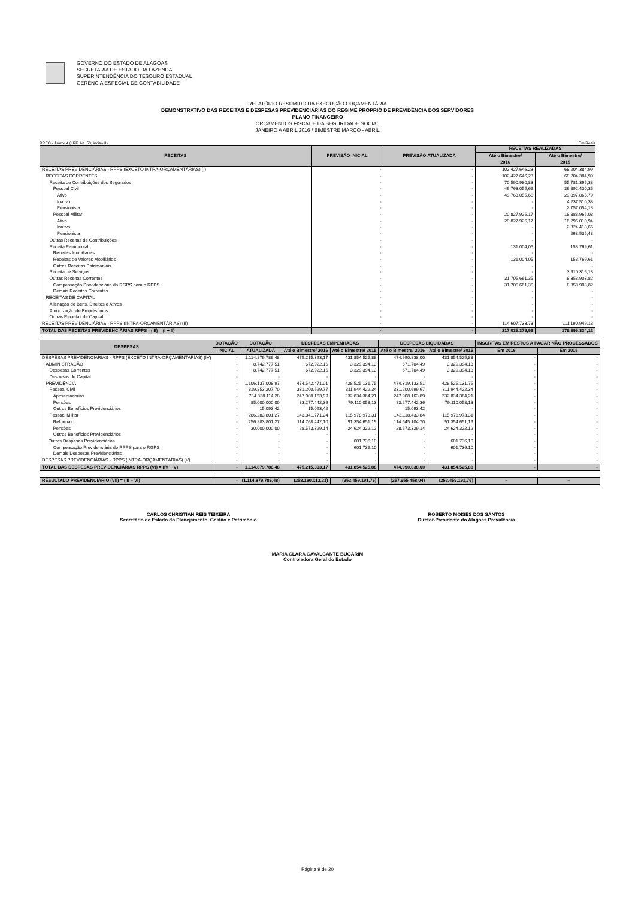GOVERNO DO ESTADO DE ALAGOAS
SECRETARIA DE ESTADO DA FAZENDA
SUPERINTENDÊNCIA DO TESOURO ESTADUAL
GERÊNCIA ESPECIAL DE CONTABILIDADE
RELATÓRIO RESUMIDO DA EXECUÇÃO ORÇAMENTÁRIA
DEMONSTRATIVO DAS RECEITAS E DESPESAS PREVIDENCIÁRIAS DO REGIME PRÓPRIO DE PREVIDÊNCIA DOS SERVIDORES
PLANO FINANCEIRO
ORÇAMENTOS FISCAL E DA SEGURIDADE SOCIAL
JANEIRO A ABRIL 2016 / BIMESTRE MARÇO - ABRIL
RREO - Anexo 4 (LRF, Art. 53, inciso II) Em Reais
| RECEITAS | PREVISÃO INICIAL | PREVISÃO ATUALIZADA | RECEITAS REALIZADAS | |
| --- | --- | --- | --- | --- |
| | | | Até o Bimestre/ | Até o Bimestre/ |
| | | | 2016 | 2015 |
| RECEITAS PREVIDENCIÁRIAS - RPPS (EXCETO INTRA-ORÇAMENTÁRIAS) (I) | - | - | 102.427.646,23 | 68.204.384,99 |
| RECEITAS CORRENTES | - | - | 102.427.646,23 | 68.204.384,99 |
| Receita de Contribuições dos Segurados | - | - | 70.590.980,83 | 55.781.395,38 |
| Pessoal Civil | - | - | 49.763.055,66 | 36.892.430,35 |
| Ativo | - | - | 49.763.055,66 | 29.897.865,79 |
| Inativo | - | - | - | 4.237.510,38 |
| Pensionista | - | - | - | 2.757.054,18 |
| Pessoal Militar | - | - | 20.827.925,17 | 18.888.965,03 |
| Ativo | - | - | 20.827.925,17 | 16.296.010,94 |
| Inativo | - | - | - | 2.324.418,66 |
| Pensionista | - | - | - | 268.535,43 |
| Outras Receitas de Contribuições | - | - | - | - |
| Receita Patrimonial | - | - | 131.004,05 | 153.769,61 |
| Receitas Imobiliárias | - | - | - | - |
| Receitas de Valores Mobiliários | - | - | 131.004,05 | 153.769,61 |
| Outras Receitas Patrimoniais | - | - | - | - |
| Receita de Serviços | - | - | - | 3.910.316,18 |
| Outras Receitas Correntes | - | - | 31.705.661,35 | 8.358.903,82 |
| Compensação Previdenciária do RGPS para o RPPS | - | - | 31.705.661,35 | 8.358.903,82 |
| Demais Receitas Correntes | - | - | - | - |
| RECEITAS DE CAPITAL | - | - | - | - |
| Alienação de Bens, Direitos e Ativos | - | - | - | - |
| Amortização de Empréstimos | - | - | - | - |
| Outras Receitas de Capital | - | - | - | - |
| RECEITAS PREVIDENCIÁRIAS - RPPS (INTRA-ORÇAMENTÁRIAS) (II) | - | - | 114.607.733,73 | 111.190.949,13 |
| TOTAL DAS RECEITAS PREVIDENCIÁRIAS RPPS - (III) = (I + II) | - | - | 217.035.379,96 | 179.395.334,12 |
| DESPESAS | DOTAÇÃO | DOTAÇÃO | DESPESAS EMPENHADAS | | DESPESAS LIQUIDADAS | | INSCRITAS EM RESTOS A PAGAR NÃO PROCESSADOS | |
| --- | --- | --- | --- | --- | --- | --- | --- | --- |
| | INICIAL | ATUALIZADA | Até o Bimestre/ 2016 | Até o Bimestre/ 2015 | Até o Bimestre/ 2016 | Até o Bimestre/ 2015 | Em 2016 | Em 2015 |
| DESPESAS PREVIDENCIÁRIAS - RPPS (EXCETO INTRA-ORÇAMENTÁRIAS) (IV) | - | 1.114.879.786,48 | 475.215.393,17 | 431.854.525,88 | 474.990.838,00 | 431.854.525,88 | - | - |
| ADMINISTRAÇÃO | - | 8.742.777,51 | 672.922,16 | 3.329.394,13 | 671.704,49 | 3.329.394,13 | - | - |
| Despesas Correntes | - | 8.742.777,51 | 672.922,16 | 3.329.394,13 | 671.704,49 | 3.329.394,13 | - | - |
| Despesas de Capital | - | - | - | - | - | - | - | - |
| PREVIDÊNCIA | - | 1.106.137.008,97 | 474.542.471,01 | 428.525.131,75 | 474.319.133,51 | 428.525.131,75 | - | - |
| Pessoal Civil | - | 819.853.207,70 | 331.200.699,77 | 311.944.422,34 | 331.200.699,67 | 311.944.422,34 | - | - |
| Aposentadorias | - | 734.838.114,28 | 247.908.163,99 | 232.834.364,21 | 247.908.163,89 | 232.834.364,21 | - | - |
| Pensões | - | 85.000.000,00 | 83.277.442,36 | 79.110.058,13 | 83.277.442,36 | 79.110.058,13 | - | - |
| Outros Benefícios Previdenciários | - | 15.093,42 | 15.093,42 | - | 15.093,42 | - | - | - |
| Pessoal Militar | - | 286.283.801,27 | 143.341.771,24 | 115.978.973,31 | 143.118.433,84 | 115.978.973,31 | - | - |
| Reformas | - | 256.283.801,27 | 114.768.442,10 | 91.354.651,19 | 114.545.104,70 | 91.354.651,19 | - | - |
| Pensões | - | 30.000.000,00 | 28.573.329,14 | 24.624.322,12 | 28.573.329,14 | 24.624.322,12 | - | - |
| Outros Benefícios Previdenciários | - | - | - | - | - | - | - | - |
| Outras Despesas Previdenciárias | - | - | - | 601.736,10 | - | 601.736,10 | - | - |
| Compensação Previdenciária do RPPS para o RGPS | - | - | - | 601.736,10 | - | 601.736,10 | - | - |
| Demais Despesas Previdenciárias | - | - | - | - | - | - | - | - |
| DESPESAS PREVIDENCIÁRIAS - RPPS (INTRA-ORÇAMENTÁRIAS) (V) | - | - | - | - | - | - | - | - |
| TOTAL DAS DESPESAS PREVIDENCIÁRIAS RPPS (VI) = (IV + V) | - | 1.114.879.786,48 | 475.215.393,17 | 431.854.525,88 | 474.990.838,00 | 431.854.525,88 | - | - |
| RESULTADO PREVIDENCIÁRIO (VII) = (III – VI) | - | (1.114.879.786,48) | (258.180.013,21) | (252.459.191,76) | (257.955.458,04) | (252.459.191,76) | – | – |
CARLOS CHRISTIAN REIS TEIXEIRA
Secretário de Estado do Planejamento, Gestão e Patrimônio
ROBERTO MOISES DOS SANTOS
Diretor-Presidente do Alagoas Previdência
MARIA CLARA CAVALCANTE BUGARIM
Controladora Geral do Estado
Página 9 de 20